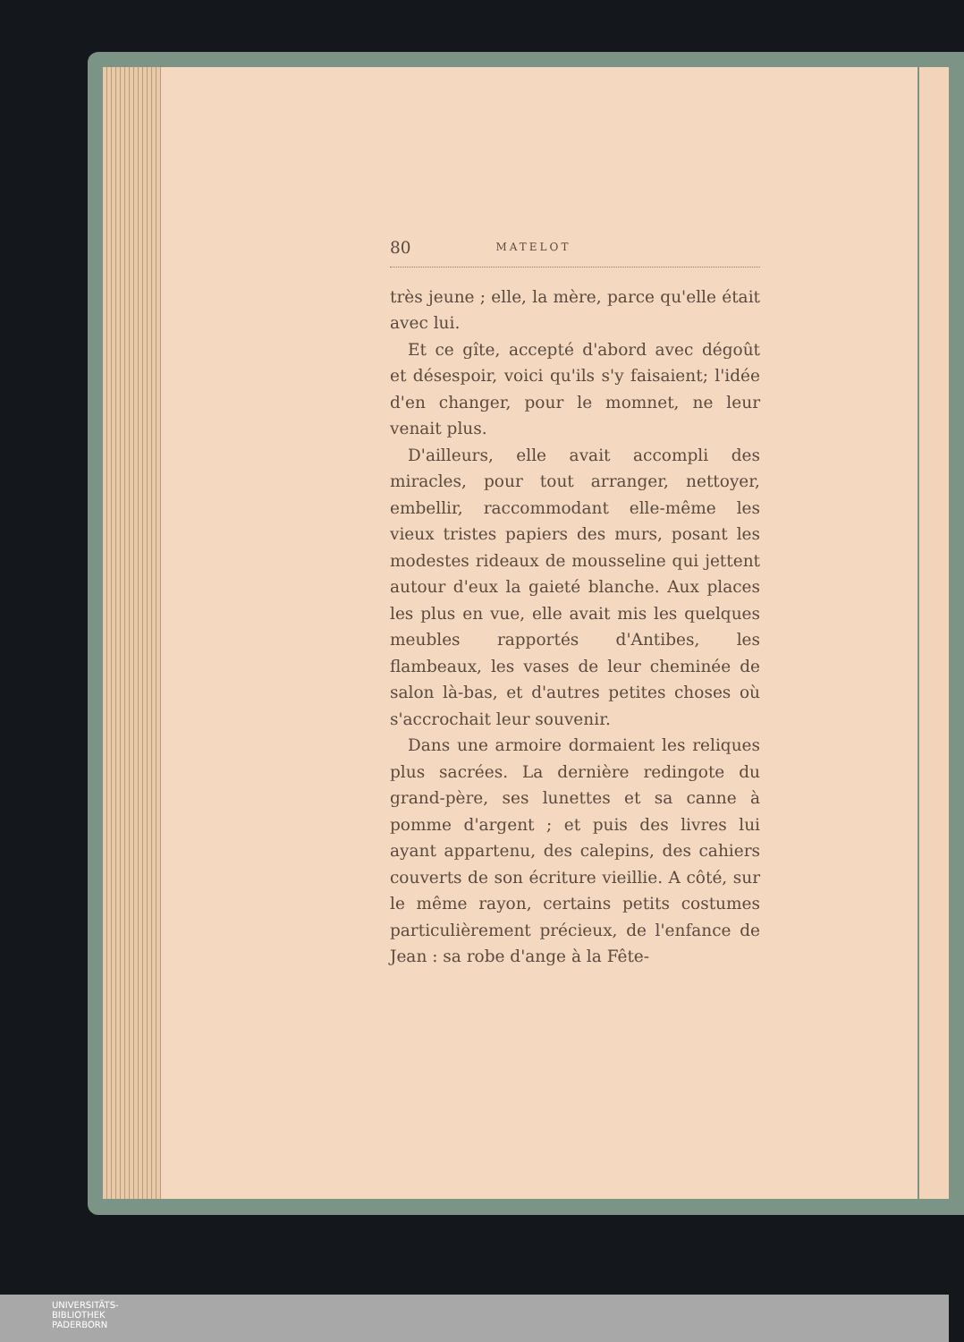80 MATELOT
très jeune ; elle, la mère, parce qu'elle était avec lui.
Et ce gîte, accepté d'abord avec dégoût et désespoir, voici qu'ils s'y faisaient; l'idée d'en changer, pour le momnet, ne leur venait plus.
D'ailleurs, elle avait accompli des miracles, pour tout arranger, nettoyer, embellir, raccommodant elle-même les vieux tristes papiers des murs, posant les modestes rideaux de mousseline qui jettent autour d'eux la gaieté blanche. Aux places les plus en vue, elle avait mis les quelques meubles rapportés d'Antibes, les flambeaux, les vases de leur cheminée de salon là-bas, et d'autres petites choses où s'accrochait leur souvenir.
Dans une armoire dormaient les reliques plus sacrées. La dernière redingote du grand-père, ses lunettes et sa canne à pomme d'argent ; et puis des livres lui ayant appartenu, des calepins, des cahiers couverts de son écriture vieillie. A côté, sur le même rayon, certains petits costumes particulièrement précieux, de l'enfance de Jean : sa robe d'ange à la Fête-
UNIVERSITÄTS-
BIBLIOTHEK
PADERBORN